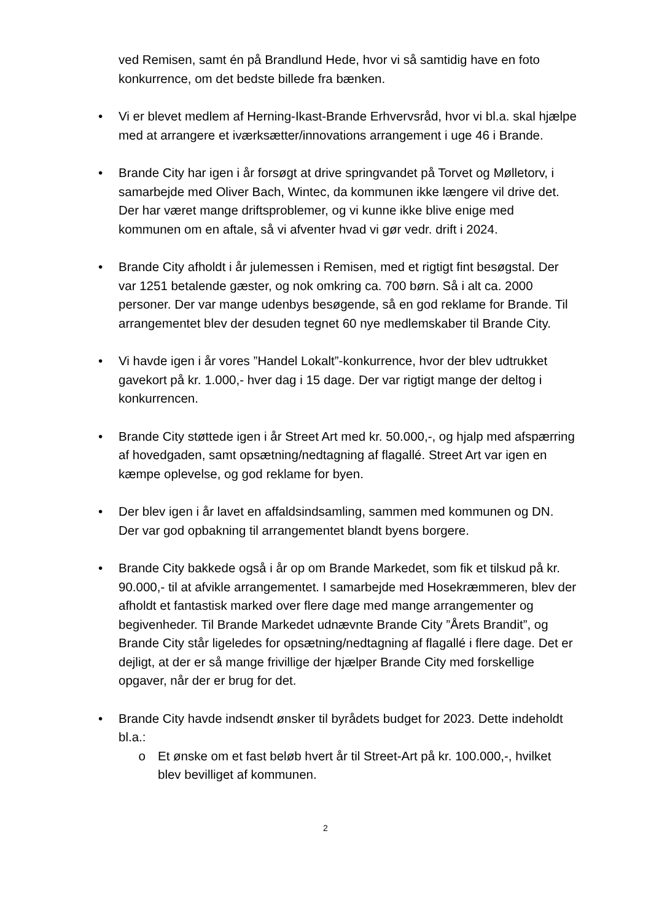ved Remisen, samt én på Brandlund Hede, hvor vi så samtidig have en foto konkurrence, om det bedste billede fra bænken.
•
Vi er blevet medlem af Herning-Ikast-Brande Erhvervsråd, hvor vi bl.a. skal hjælpe med at arrangere et iværksætter/innovations arrangement i uge 46 i Brande.
•
Brande City har igen i år forsøgt at drive springvandet på Torvet og Mølletorv, i samarbejde med Oliver Bach, Wintec, da kommunen ikke længere vil drive det. Der har været mange driftsproblemer, og vi kunne ikke blive enige med kommunen om en aftale, så vi afventer hvad vi gør vedr. drift i 2024.
•
Brande City afholdt i år julemessen i Remisen, med et rigtigt fint besøgstal. Der var 1251 betalende gæster, og nok omkring ca. 700 børn. Så i alt ca. 2000 personer. Der var mange udenbys besøgende, så en god reklame for Brande. Til arrangementet blev der desuden tegnet 60 nye medlemskaber til Brande City.
•
Vi havde igen i år vores ”Handel Lokalt”-konkurrence, hvor der blev udtrukket gavekort på kr. 1.000,- hver dag i 15 dage. Der var rigtigt mange der deltog i konkurrencen.
•
Brande City støttede igen i år Street Art med kr. 50.000,-, og hjalp med afspærring af hovedgaden, samt opsætning/nedtagning af flagallé. Street Art var igen en kæmpe oplevelse, og god reklame for byen.
•
Der blev igen i år lavet en affaldsindsamling, sammen med kommunen og DN. Der var god opbakning til arrangementet blandt byens borgere.
•
Brande City bakkede også i år op om Brande Markedet, som fik et tilskud på kr. 90.000,- til at afvikle arrangementet. I samarbejde med Hosekræmmeren, blev der afholdt et fantastisk marked over flere dage med mange arrangementer og begivenheder. Til Brande Markedet udnævnte Brande City ”Årets Brandit”, og Brande City står ligeledes for opsætning/nedtagning af flagallé i flere dage. Det er dejligt, at der er så mange frivillige der hjælper Brande City med forskellige opgaver, når der er brug for det.
•
Brande City havde indsendt ønsker til byrådets budget for 2023. Dette indeholdt bl.a.:
o Et ønske om et fast beløb hvert år til Street-Art på kr. 100.000,-, hvilket blev bevilliget af kommunen.
2